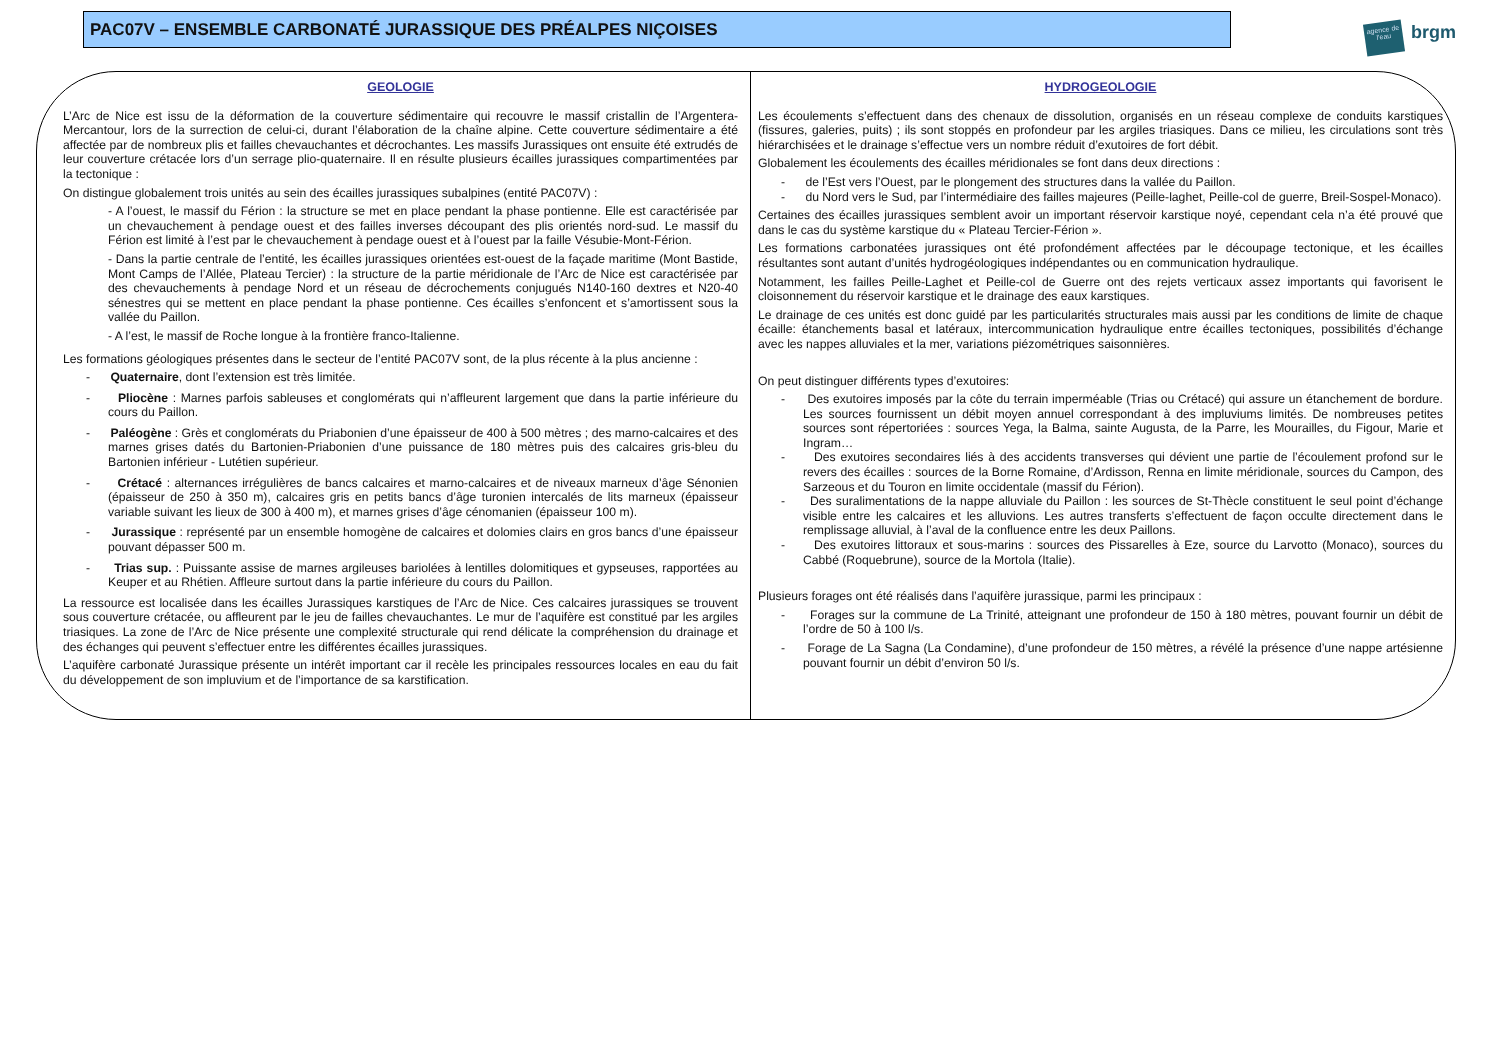PAC07V – ENSEMBLE CARBONATÉ JURASSIQUE DES PRÉALPES NIÇOISES
agence de l'eau brgm
GEOLOGIE
L’Arc de Nice est issu de la déformation de la couverture sédimentaire qui recouvre le massif cristallin de l’Argentera-Mercantour, lors de la surrection de celui-ci, durant l’élaboration de la chaîne alpine. Cette couverture sédimentaire a été affectée par de nombreux plis et failles chevauchantes et décrochantes. Les massifs Jurassiques ont ensuite été extrudés de leur couverture crétacée lors d’un serrage plio-quaternaire. Il en résulte plusieurs écailles jurassiques compartimentées par la tectonique :
On distingue globalement trois unités au sein des écailles jurassiques subalpines (entité PAC07V) :
- A l’ouest, le massif du Férion : la structure se met en place pendant la phase pontienne. Elle est caractérisée par un chevauchement à pendage ouest et des failles inverses découpant des plis orientés nord-sud. Le massif du Férion est limité à l’est par le chevauchement à pendage ouest et à l’ouest par la faille Vésubie-Mont-Férion.
- Dans la partie centrale de l’entité, les écailles jurassiques orientées est-ouest de la façade maritime (Mont Bastide, Mont Camps de l’Allée, Plateau Tercier) : la structure de la partie méridionale de l’Arc de Nice est caractérisée par des chevauchements à pendage Nord et un réseau de décrochements conjugués N140-160 dextres et N20-40 sénestres qui se mettent en place pendant la phase pontienne. Ces écailles s’enfoncent et s’amortissent sous la vallée du Paillon.
- A l’est, le massif de Roche longue à la frontière franco-Italienne.
Les formations géologiques présentes dans le secteur de l’entité PAC07V sont, de la plus récente à la plus ancienne :
- Quaternaire, dont l’extension est très limitée.
- Pliocène : Marnes parfois sableuses et conglomérats qui n’affleurent largement que dans la partie inférieure du cours du Paillon.
- Paléogène : Grès et conglomérats du Priabonien d’une épaisseur de 400 à 500 mètres ; des marno-calcaires et des marnes grises datés du Bartonien-Priabonien d’une puissance de 180 mètres puis des calcaires gris-bleu du Bartonien inférieur - Lutétien supérieur.
- Crétacé : alternances irrégulières de bancs calcaires et marno-calcaires et de niveaux marneux d’âge Sénonien (épaisseur de 250 à 350 m), calcaires gris en petits bancs d’âge turonien intercalés de lits marneux (épaisseur variable suivant les lieux de 300 à 400 m), et marnes grises d’âge cénomanien (épaisseur 100 m).
- Jurassique : représenté par un ensemble homogène de calcaires et dolomies clairs en gros bancs d’une épaisseur pouvant dépasser 500 m.
- Trias sup. : Puissante assise de marnes argileuses bariolées à lentilles dolomitiques et gypseuses, rapportées au Keuper et au Rhétien. Affleure surtout dans la partie inférieure du cours du Paillon.
La ressource est localisée dans les écailles Jurassiques karstiques de l’Arc de Nice. Ces calcaires jurassiques se trouvent sous couverture crétacée, ou affleurent par le jeu de failles chevauchantes. Le mur de l’aquifère est constitué par les argiles triasiques. La zone de l’Arc de Nice présente une complexité structurale qui rend délicate la compréhension du drainage et des échanges qui peuvent s’effectuer entre les différentes écailles jurassiques.
L’aquifère carbonaté Jurassique présente un intérêt important car il recèle les principales ressources locales en eau du fait du développement de son impluvium et de l’importance de sa karstification.
HYDROGEOLOGIE
Les écoulements s’effectuent dans des chenaux de dissolution, organisés en un réseau complexe de conduits karstiques (fissures, galeries, puits) ; ils sont stoppés en profondeur par les argiles triasiques. Dans ce milieu, les circulations sont très hiérarchisées et le drainage s’effectue vers un nombre réduit d’exutoires de fort débit.
Globalement les écoulements des écailles méridionales se font dans deux directions :
- de l’Est vers l’Ouest, par le plongement des structures dans la vallée du Paillon.
- du Nord vers le Sud, par l’intermédiaire des failles majeures (Peille-laghet, Peille-col de guerre, Breil-Sospel-Monaco).
Certaines des écailles jurassiques semblent avoir un important réservoir karstique noyé, cependant cela n’a été prouvé que dans le cas du système karstique du « Plateau Tercier-Férion ».
Les formations carbonatées jurassiques ont été profondément affectées par le découpage tectonique, et les écailles résultantes sont autant d’unités hydrogéologiques indépendantes ou en communication hydraulique.
Notamment, les failles Peille-Laghet et Peille-col de Guerre ont des rejets verticaux assez importants qui favorisent le cloisonnement du réservoir karstique et le drainage des eaux karstiques.
Le drainage de ces unités est donc guidé par les particularités structurales mais aussi par les conditions de limite de chaque écaille: étanchements basal et latéraux, intercommunication hydraulique entre écailles tectoniques, possibilités d’échange avec les nappes alluviales et la mer, variations piézométriques saisonnières.
On peut distinguer différents types d’exutoires:
- Des exutoires imposés par la côte du terrain imperméable (Trias ou Crétacé) qui assure un étanchement de bordure. Les sources fournissent un débit moyen annuel correspondant à des impluviums limités. De nombreuses petites sources sont répertoriées : sources Yega, la Balma, sainte Augusta, de la Parre, les Mourailles, du Figour, Marie et Ingram…
- Des exutoires secondaires liés à des accidents transverses qui dévient une partie de l’écoulement profond sur le revers des écailles : sources de la Borne Romaine, d’Ardisson, Renna en limite méridionale, sources du Campon, des Sarzeous et du Touron en limite occidentale (massif du Férion).
- Des suralimentations de la nappe alluviale du Paillon : les sources de St-Thècle constituent le seul point d’échange visible entre les calcaires et les alluvions. Les autres transferts s’effectuent de façon occulte directement dans le remplissage alluvial, à l’aval de la confluence entre les deux Paillons.
- Des exutoires littoraux et sous-marins : sources des Pissarelles à Eze, source du Larvotto (Monaco), sources du Cabbé (Roquebrune), source de la Mortola (Italie).
Plusieurs forages ont été réalisés dans l’aquifère jurassique, parmi les principaux :
- Forages sur la commune de La Trinité, atteignant une profondeur de 150 à 180 mètres, pouvant fournir un débit de l’ordre de 50 à 100 l/s.
- Forage de La Sagna (La Condamine), d’une profondeur de 150 mètres, a révélé la présence d’une nappe artésienne pouvant fournir un débit d’environ 50 l/s.